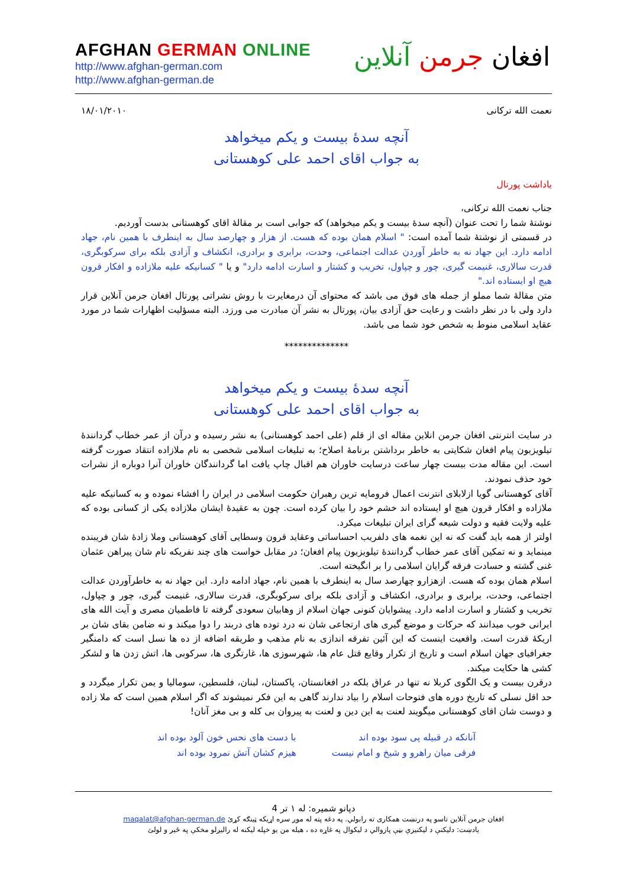AFGHAN GERMAN ONLINE
http://www.afghan-german.com
http://www.afghan-german.de
افغان جرمن آنلاین
نعمت الله ترکانی ۱۸/۰۱/۲۰۱۰
آنچه سدهٔ بیست و یکم میخواهد
به جواب اقای احمد علی کوهستانی
یاداشت پورتال
جناب نعمت الله ترکانی،
نوشتهٔ شما را تحت عنوان (آنچه سدهٔ بیست و یکم میخواهد) که جوابی است بر مقالهٔ اقای کوهستانی بدست آوردیم.
در قسمتی از نوشتهٔ شما آمده است: " اسلام همان بوده که هست. از هزار و چهارصد سال به اینطرف با همین نام، جهاد ادامه دارد. این جهاد نه به خاطر آوردن عدالت اجتماعی، وحدت، برابری و برادری، انکشاف و آزادی بلکه برای سرکوبگری، قدرت سالاری، غنیمت گیری، چور و چپاول، تخریب و کشتار و اسارت ادامه دارد" و یا " کسانیکه علیه ملازاده و افکار قرون هیچ او ایستاده اند."
متن مقالهٔ شما مملو از جمله های فوق می باشد که محتوای آن درمغایرت با روش نشراتی پورتال افغان جرمن آنلاین قرار دارد ولی با در نظر داشت و رعایت حق آزادی بیان، پورتال به نشر آن مبادرت می ورزد. البته مسؤلیت اظهارات شما در مورد عقاید اسلامی منوط به شخص خود شما می باشد.
**************
آنچه سدهٔ بیست و یکم میخواهد
به جواب اقای احمد علی کوهستانی
در سایت انترنتی افغان جرمن انلاین مقاله ای از قلم (علی احمد کوهستانی) به نشر رسیده و درآن از عمر خطاب گردانندهٔ تیلویزیون پیام افغان شکایتی به خاطر برداشتن برنامهٔ اصلاح؛ به تبلیغات اسلامی شخصی به نام ملازاده انتقاد صورت گرفته است. این مقاله مدت بیست چهار ساعت درسایت خاوران هم اقبال چاپ یافت اما گردانندگان خاوران آنرا دوباره از نشرات خود حذف نمودند.
آقای کوهستانی گویا ازلابلای انترنت اعمال فرومایه ترین رهبران حکومت اسلامی در ایران را افشاء نموده و به کسانیکه علیه ملازاده و افکار قرون هیچ او ایستاده اند خشم خود را بیان کرده است. چون به عقیدهٔ ایشان ملازاده یکی از کسانی بوده که علیه ولایت فقیه و دولت شیعه گرای ایران تبلیغات میکرد.
اولتر از همه باید گفت که نه این نغمه های دلفریب احساساتی وعقاید قرون وسطایی آقای کوهستانی وملا زادهٔ شان فریبنده مینماید و نه تمکین آقای عمر خطاب گردانندهٔ تیلویزیون پیام افغان؛ در مقابل خواست های چند نفریکه نام شان پیراهن عثمان غنی گشته و حسادت فرقه گرایان اسلامی را بر انگیخته است.
اسلام همان بوده که هست. ازهزارو چهارصد سال به اینطرف با همین نام، جهاد ادامه دارد. این جهاد نه به خاطرآوردن عدالت اجتماعی، وحدت، برابری و برادری، انکشاف و آزادی بلکه برای سرکوبگری، قدرت سالاری، غنیمت گیری، چور و چپاول، تخریب و کشتار و اسارت ادامه دارد. پیشوایان کنونی جهان اسلام از وهابیان سعودی گرفته تا فاطمیان مصری و آیت الله های ایرانی خوب میدانند که حرکات و موضع گیری های ارتجاعی شان نه درد توده های دربند را دوا میکند و نه ضامن بقای شان بر اریکهٔ قدرت است. واقعیت اینست که این آئین تفرقه اندازی به نام مذهب و طریقه اضافه از ده ها نسل است که دامنگیر جغرافیای جهان اسلام است و تاریخ از تکرار وقایع قتل عام ها، شهرسوزی ها، غارتگری ها، سرکوبی ها، اتش زدن ها و لشکر کشی ها حکایت میکند.
درقرن بیست و یک الگوی کربلا نه تنها در عراق بلکه در افغانستان، پاکستان، لبنان، فلسطین، سومالیا و یمن تکرار میگردد و حد اقل نسلی که تاریخ دوره های فتوحات اسلام را بیاد ندارند گاهی به این فکر نمیشوند که اگر اسلام همین است که ملا زاده و دوست شان اقای کوهستانی میگویند لعنت به این دین و لعنت به پیروان بی کله و بی مغز آنان!
آنانکه در قبیله پی سود بوده اند
فرقی میان راهرو و شیخ و امام نیست
با دست های نحس خون آلود بوده اند
هیزم کشان آتش نمرود بوده اند
دپانو شمیره: له ۱ تر 4
افغان جرمن آنلاین تاسو په درنښت همکاری ته رابولي. په دغه پته له موږ سره اړیکه ټینګه کړئ maqalat@afghan-german.de
یادښت: دلیکنې د لیکنیزې بڼې پازوالي د لیکوال په غاړه ده ، هیله من یو خپله لیکنه له رالیږلو مخکې په ځیر و لولئ